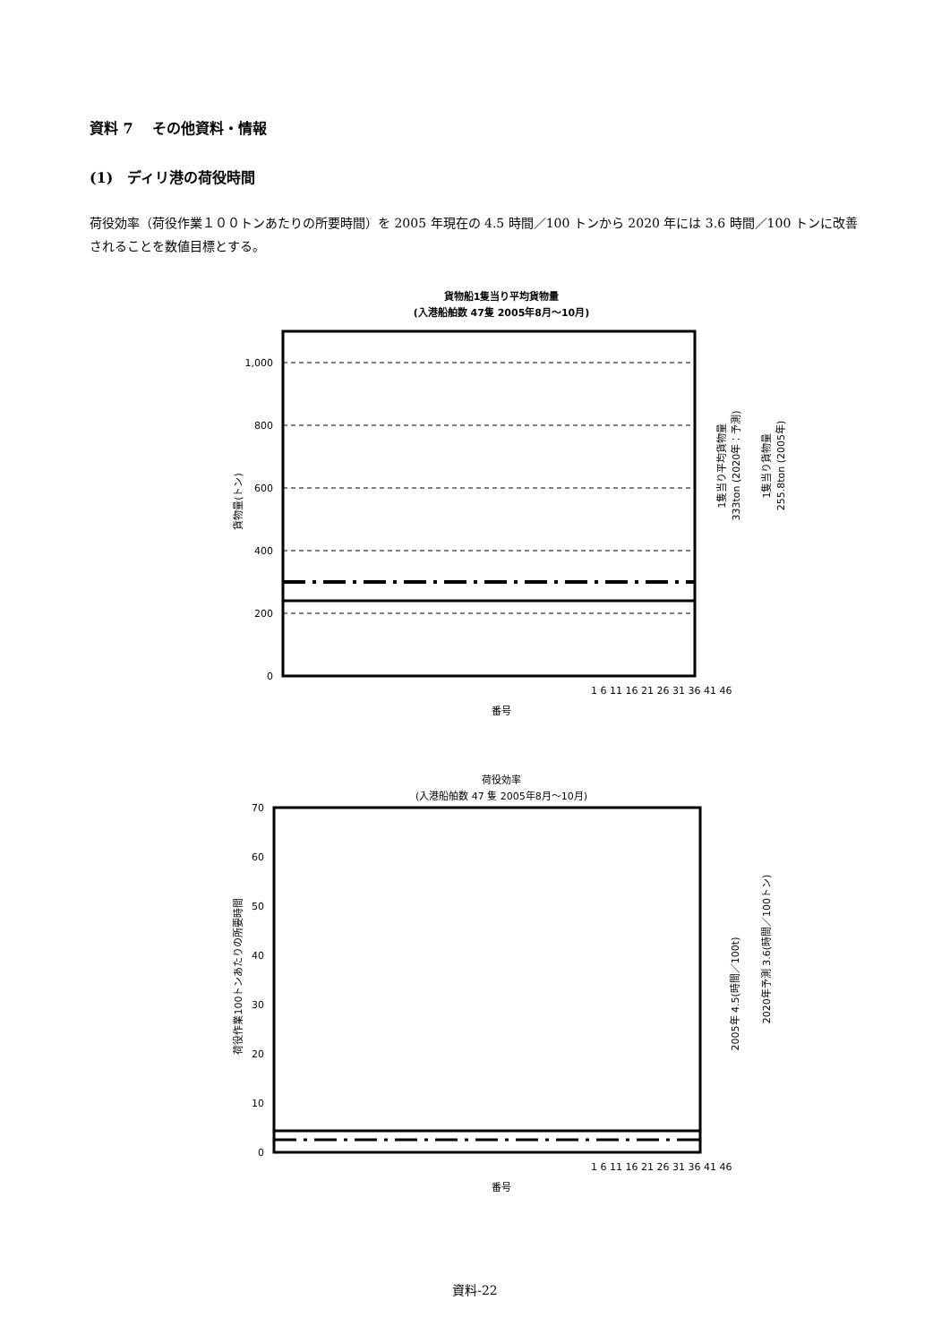資料 7　 その他資料・情報
(1)　ディリ港の荷役時間
荷役効率（荷役作業１００トンあたりの所要時間）を 2005 年現在の 4.5 時間／100 トンから 2020 年には 3.6 時間／100 トンに改善されることを数値目標とする。
貨物船1隻当り平均貨物量
(入港船舶数 47隻 2005年8月～10月)
1,000
800
600
400
200
0
1 6 11 16 21 26 31 36 41 46
番号
貨物量(トン)
1隻当り平均貨物量
333ton (2020年：予測)
1隻当り貨物量
255.8ton (2005年)
荷役効率
(入港船舶数 47 隻 2005年8月～10月)
70
60
50
40
30
20
10
0
1 6 11 16 21 26 31 36 41 46
番号
荷役作業100トンあたりの所要時間
2005年 4.5(時間／100t)
2020年予測 3.6(時間／100トン)
資料-22